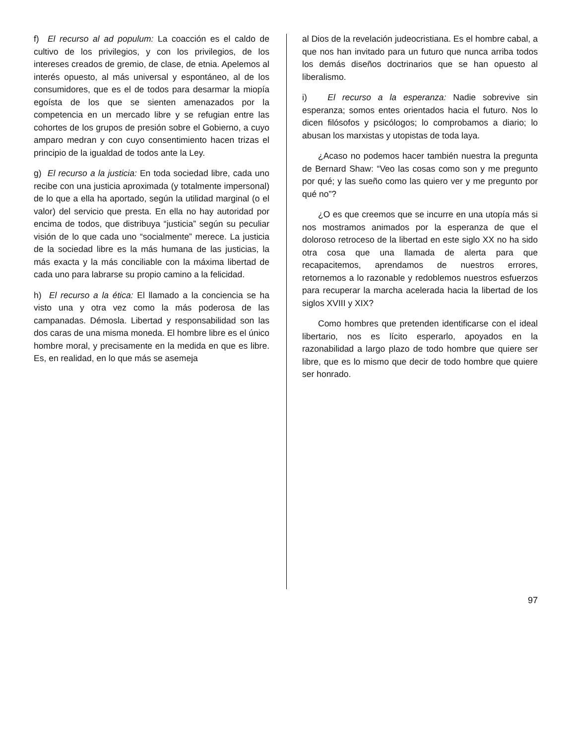f) El recurso al ad populum: La coacción es el caldo de cultivo de los privilegios, y con los privilegios, de los intereses creados de gremio, de clase, de etnia. Apelemos al interés opuesto, al más universal y espontáneo, al de los consumidores, que es el de todos para desarmar la miopía egoísta de los que se sienten amenazados por la competencia en un mercado libre y se refugian entre las cohortes de los grupos de presión sobre el Gobierno, a cuyo amparo medran y con cuyo consentimiento hacen trizas el principio de la igualdad de todos ante la Ley.
g) El recurso a la justicia: En toda sociedad libre, cada uno recibe con una justicia aproximada (y totalmente impersonal) de lo que a ella ha aportado, según la utilidad marginal (o el valor) del servicio que presta. En ella no hay autoridad por encima de todos, que distribuya “justicia” según su peculiar visión de lo que cada uno “socialmente” merece. La justicia de la sociedad libre es la más humana de las justicias, la más exacta y la más conciliable con la máxima libertad de cada uno para labrarse su propio camino a la felicidad.
h) El recurso a la ética: El llamado a la conciencia se ha visto una y otra vez como la más poderosa de las campanadas. Démosla. Libertad y responsabilidad son las dos caras de una misma moneda. El hombre libre es el único hombre moral, y precisamente en la medida en que es libre. Es, en realidad, en lo que más se asemeja
al Dios de la revelación judeocristiana. Es el hombre cabal, a que nos han invitado para un futuro que nunca arriba todos los demás diseños doctrinarios que se han opuesto al liberalismo.
i) El recurso a la esperanza: Nadie sobrevive sin esperanza; somos entes orientados hacia el futuro. Nos lo dicen filósofos y psicólogos; lo comprobamos a diario; lo abusan los marxistas y utopistas de toda laya.
¿Acaso no podemos hacer también nuestra la pregunta de Bernard Shaw: “Veo las cosas como son y me pregunto por qué; y las sueño como las quiero ver y me pregunto por qué no”?
¿O es que creemos que se incurre en una utopía más si nos mostramos animados por la esperanza de que el doloroso retroceso de la libertad en este siglo XX no ha sido otra cosa que una llamada de alerta para que recapacitemos, aprendamos de nuestros errores, retornemos a lo razonable y redoblemos nuestros esfuerzos para recuperar la marcha acelerada hacia la libertad de los siglos XVIII y XIX?
Como hombres que pretenden identificarse con el ideal libertario, nos es lícito esperarlo, apoyados en la razonabilidad a largo plazo de todo hombre que quiere ser libre, que es lo mismo que decir de todo hombre que quiere ser honrado.
97